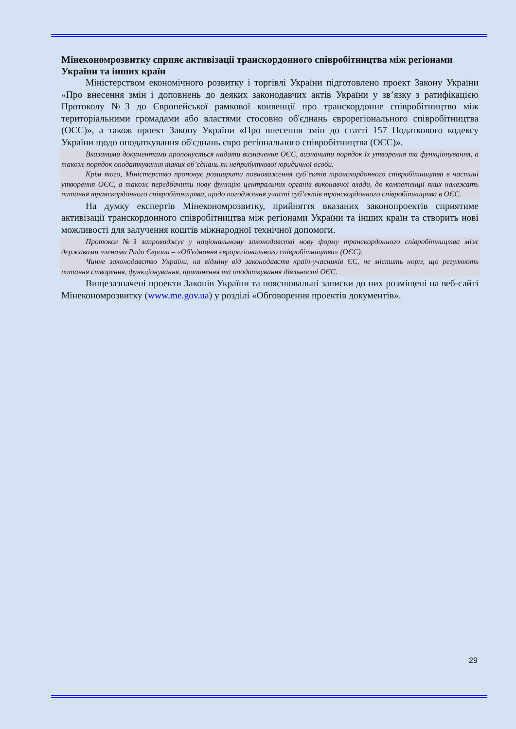Мінекономрозвитку сприяє активізації транскордонного співробітництва між регіонами України та інших країн
Міністерством економічного розвитку і торгівлі України підготовлено проект Закону України «Про внесення змін і доповнень до деяких законодавчих актів України у зв’язку з ратифікацією Протоколу №3 до Європейської рамкової конвенції про транскордонне співробітництво між територіальними громадами або властями стосовно об'єднань єврорегіонального співробітництва (ОЄС)», а також проект Закону України «Про внесення змін до статті 157 Податкового кодексу України щодо оподаткування об'єднань євро регіонального співробітництва (ОЄС)».
Вказаними документами пропонується надати визначення ОЄС, визначити порядок їх утворення та функціонування, а також порядок оподаткування таких об’єднань як неприбуткової юридичної особи.
Крім того, Міністерство пропонує розширити повноваження суб’єктів транскордонного співробітництва в частині утворення ОЄС, а також передбачити нову функцію центральних органів виконавчої влади, до компетенції яких належать питання транскордонного співробітництва, щодо погодження участі суб’єктів транскордонного співробітництва в ОЄС.
На думку експертів Мінекономрозвитку, прийняття вказаних законопроектів сприятиме активізації транскордонного співробітництва між регіонами України та інших країн та створить нові можливості для залучення коштів міжнародної технічної допомоги.
Протокол №3 запроваджує у національному законодавстві нову форму транскордонного співробітництва між державами членами Ради Європи – «Об'єднання єврорегіонального співробітництва» (ОЄС).
Чинне законодавство України, на відміну від законодавств країн-учасників ЄС, не містить норм, що регулюють питання створення, функціонування, припинення та оподаткування діяльності ОЄС.
Вищезазначені проекти Законів України та пояснювальні записки до них розміщені на веб-сайті Мінекономрозвитку (www.me.gov.ua) у розділі «Обговорення проектів документів».
29